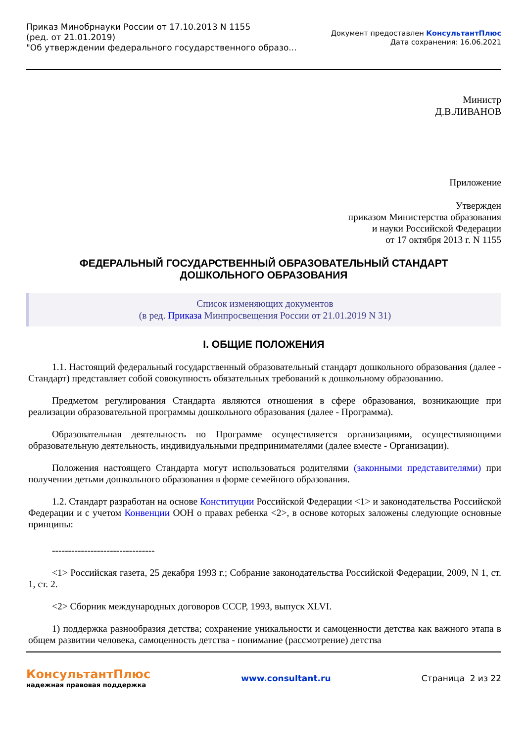Приказ Минобрнауки России от 17.10.2013 N 1155
(ред. от 21.01.2019)
"Об утверждении федерального государственного образо...
Документ предоставлен КонсультантПлюс
Дата сохранения: 16.06.2021
Министр
Д.В.ЛИВАНОВ
Приложение
Утвержден
приказом Министерства образования
и науки Российской Федерации
от 17 октября 2013 г. N 1155
ФЕДЕРАЛЬНЫЙ ГОСУДАРСТВЕННЫЙ ОБРАЗОВАТЕЛЬНЫЙ СТАНДАРТ
ДОШКОЛЬНОГО ОБРАЗОВАНИЯ
Список изменяющих документов
(в ред. Приказа Минпросвещения России от 21.01.2019 N 31)
I. ОБЩИЕ ПОЛОЖЕНИЯ
1.1. Настоящий федеральный государственный образовательный стандарт дошкольного образования (далее - Стандарт) представляет собой совокупность обязательных требований к дошкольному образованию.
Предметом регулирования Стандарта являются отношения в сфере образования, возникающие при реализации образовательной программы дошкольного образования (далее - Программа).
Образовательная деятельность по Программе осуществляется организациями, осуществляющими образовательную деятельность, индивидуальными предпринимателями (далее вместе - Организации).
Положения настоящего Стандарта могут использоваться родителями (законными представителями) при получении детьми дошкольного образования в форме семейного образования.
1.2. Стандарт разработан на основе Конституции Российской Федерации <1> и законодательства Российской Федерации и с учетом Конвенции ООН о правах ребенка <2>, в основе которых заложены следующие основные принципы:
--------------------------------
<1> Российская газета, 25 декабря 1993 г.; Собрание законодательства Российской Федерации, 2009, N 1, ст. 1, ст. 2.
<2> Сборник международных договоров СССР, 1993, выпуск XLVI.
1) поддержка разнообразия детства; сохранение уникальности и самоценности детства как важного этапа в общем развитии человека, самоценность детства - понимание (рассмотрение) детства
КонсультантПлюс
надежная правовая поддержка
www.consultant.ru Страница 2 из 22